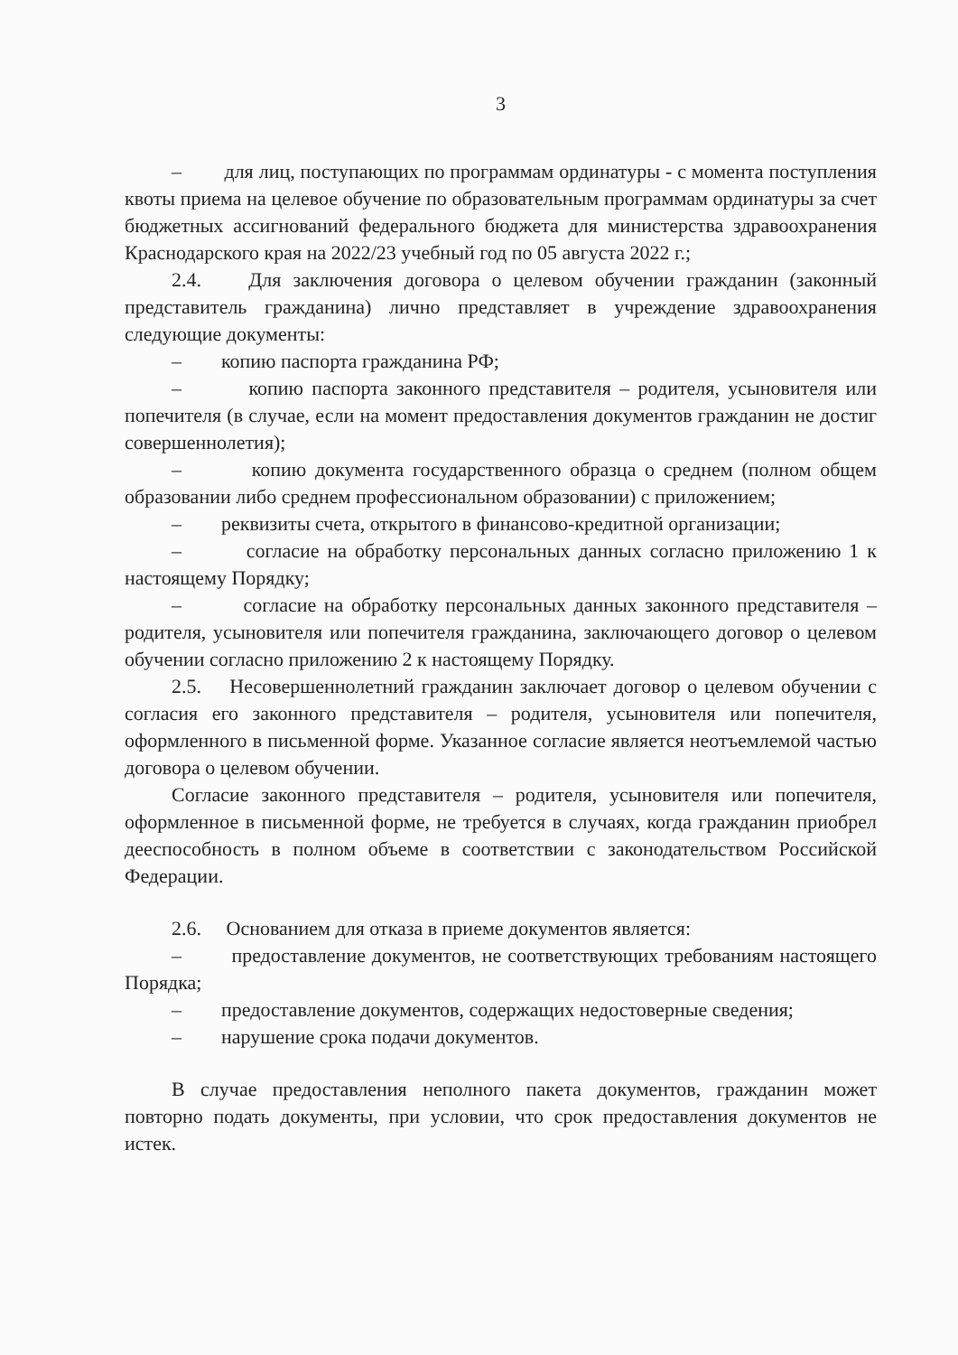3
– для лиц, поступающих по программам ординатуры - с момента поступления квоты приема на целевое обучение по образовательным программам ординатуры за счет бюджетных ассигнований федерального бюджета для министерства здравоохранения Краснодарского края на 2022/23 учебный год по 05 августа 2022 г.;
2.4. Для заключения договора о целевом обучении гражданин (законный представитель гражданина) лично представляет в учреждение здравоохранения следующие документы:
– копию паспорта гражданина РФ;
– копию паспорта законного представителя – родителя, усыновителя или попечителя (в случае, если на момент предоставления документов гражданин не достиг совершеннолетия);
– копию документа государственного образца о среднем (полном общем образовании либо среднем профессиональном образовании) с приложением;
– реквизиты счета, открытого в финансово-кредитной организации;
– согласие на обработку персональных данных согласно приложению 1 к настоящему Порядку;
– согласие на обработку персональных данных законного представителя – родителя, усыновителя или попечителя гражданина, заключающего договор о целевом обучении согласно приложению 2 к настоящему Порядку.
2.5. Несовершеннолетний гражданин заключает договор о целевом обучении с согласия его законного представителя – родителя, усыновителя или попечителя, оформленного в письменной форме. Указанное согласие является неотъемлемой частью договора о целевом обучении.
Согласие законного представителя – родителя, усыновителя или попечителя, оформленное в письменной форме, не требуется в случаях, когда гражданин приобрел дееспособность в полном объеме в соответствии с законодательством Российской Федерации.
2.6. Основанием для отказа в приеме документов является:
– предоставление документов, не соответствующих требованиям настоящего Порядка;
– предоставление документов, содержащих недостоверные сведения;
– нарушение срока подачи документов.
В случае предоставления неполного пакета документов, гражданин может повторно подать документы, при условии, что срок предоставления документов не истек.